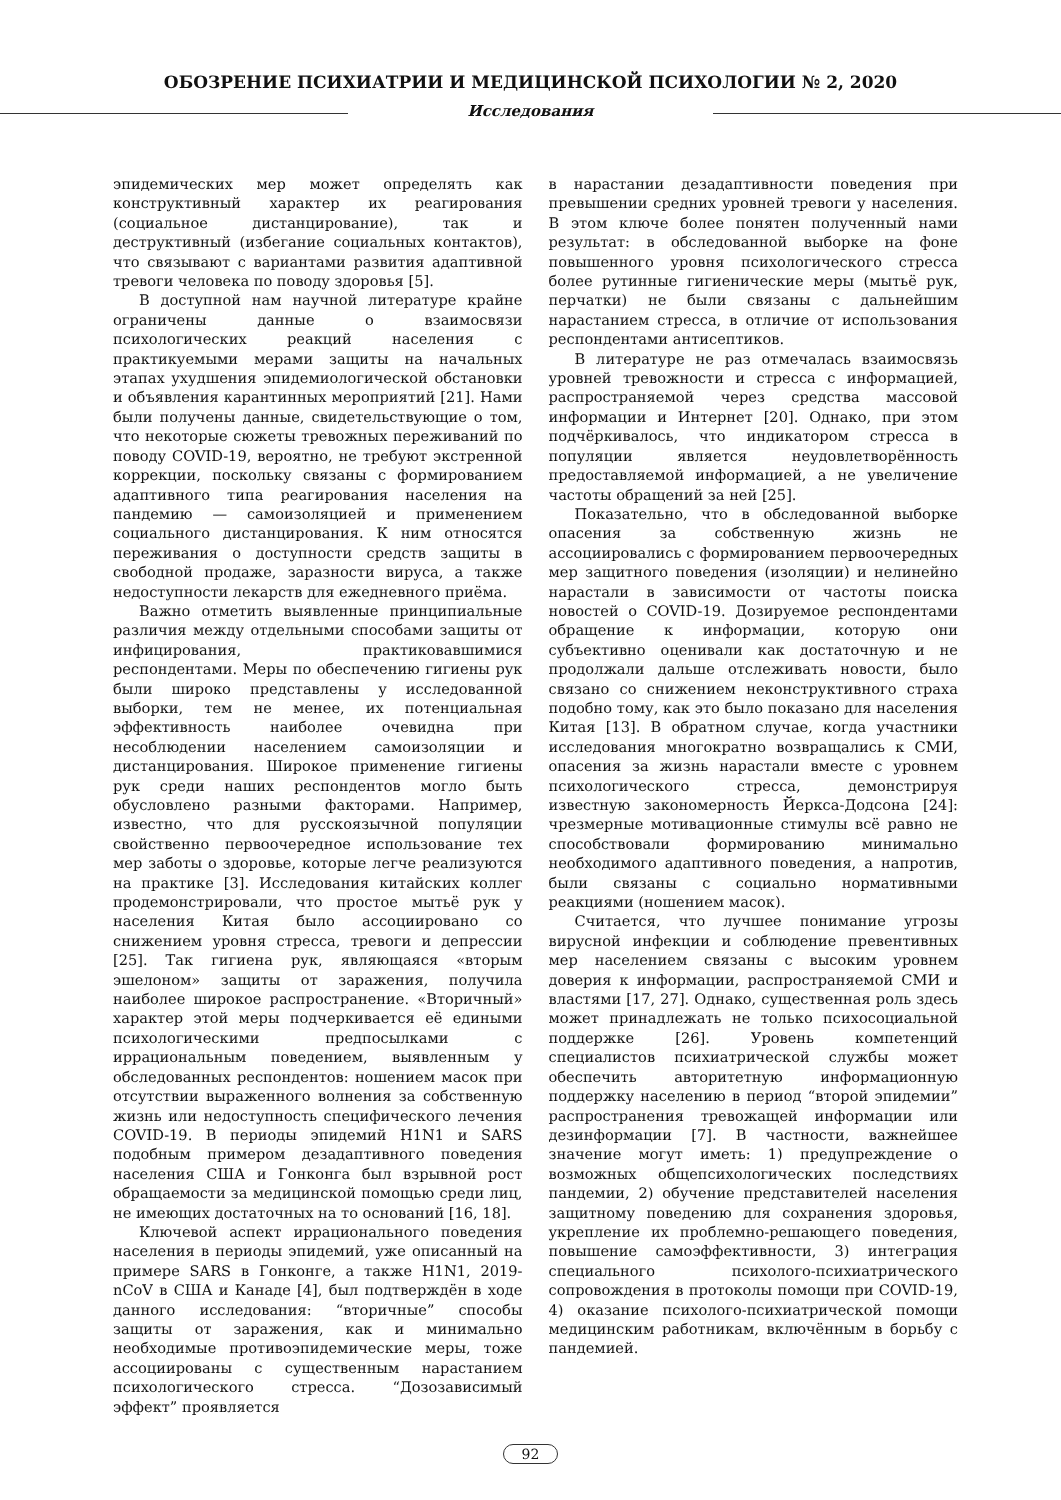ОБОЗРЕНИЕ ПСИХИАТРИИ И МЕДИЦИНСКОЙ ПСИХОЛОГИИ № 2, 2020
Исследования
эпидемических мер может определять как конструктивный характер их реагирования (социальное дистанцирование), так и деструктивный (избегание социальных контактов), что связывают с вариантами развития адаптивной тревоги человека по поводу здоровья [5].
В доступной нам научной литературе крайне ограничены данные о взаимосвязи психологических реакций населения с практикуемыми мерами защиты на начальных этапах ухудшения эпидемиологической обстановки и объявления карантинных мероприятий [21]. Нами были получены данные, свидетельствующие о том, что некоторые сюжеты тревожных переживаний по поводу COVID-19, вероятно, не требуют экстренной коррекции, поскольку связаны с формированием адаптивного типа реагирования населения на пандемию — самоизоляцией и применением социального дистанцирования. К ним относятся переживания о доступности средств защиты в свободной продаже, заразности вируса, а также недоступности лекарств для ежедневного приёма.
Важно отметить выявленные принципиальные различия между отдельными способами защиты от инфицирования, практиковавшимися респондентами. Меры по обеспечению гигиены рук были широко представлены у исследованной выборки, тем не менее, их потенциальная эффективность наиболее очевидна при несоблюдении населением самоизоляции и дистанцирования. Широкое применение гигиены рук среди наших респондентов могло быть обусловлено разными факторами. Например, известно, что для русскоязычной популяции свойственно первоочередное использование тех мер заботы о здоровье, которые легче реализуются на практике [3]. Исследования китайских коллег продемонстрировали, что простое мытьё рук у населения Китая было ассоциировано со снижением уровня стресса, тревоги и депрессии [25]. Так гигиена рук, являющаяся «вторым эшелоном» защиты от заражения, получила наиболее широкое распространение. «Вторичный» характер этой меры подчеркивается её едиными психологическими предпосылками с иррациональным поведением, выявленным у обследованных респондентов: ношением масок при отсутствии выраженного волнения за собственную жизнь или недоступность специфического лечения COVID-19. В периоды эпидемий H1N1 и SARS подобным примером дезадаптивного поведения населения США и Гонконга был взрывной рост обращаемости за медицинской помощью среди лиц, не имеющих достаточных на то оснований [16, 18].
Ключевой аспект иррационального поведения населения в периоды эпидемий, уже описанный на примере SARS в Гонконге, а также H1N1, 2019-nCoV в США и Канаде [4], был подтверждён в ходе данного исследования: “вторичные” способы защиты от заражения, как и минимально необходимые противоэпидемические меры, тоже ассоциированы с существенным нарастанием психологического стресса. “Дозозависимый эффект” проявляется
в нарастании дезадаптивности поведения при превышении средних уровней тревоги у населения. В этом ключе более понятен полученный нами результат: в обследованной выборке на фоне повышенного уровня психологического стресса более рутинные гигиенические меры (мытьё рук, перчатки) не были связаны с дальнейшим нарастанием стресса, в отличие от использования респондентами антисептиков.
В литературе не раз отмечалась взаимосвязь уровней тревожности и стресса с информацией, распространяемой через средства массовой информации и Интернет [20]. Однако, при этом подчёркивалось, что индикатором стресса в популяции является неудовлетворённость предоставляемой информацией, а не увеличение частоты обращений за ней [25].
Показательно, что в обследованной выборке опасения за собственную жизнь не ассоциировались с формированием первоочередных мер защитного поведения (изоляции) и нелинейно нарастали в зависимости от частоты поиска новостей о COVID-19. Дозируемое респондентами обращение к информации, которую они субъективно оценивали как достаточную и не продолжали дальше отслеживать новости, было связано со снижением неконструктивного страха подобно тому, как это было показано для населения Китая [13]. В обратном случае, когда участники исследования многократно возвращались к СМИ, опасения за жизнь нарастали вместе с уровнем психологического стресса, демонстрируя известную закономерность Йеркса-Додсона [24]: чрезмерные мотивационные стимулы всё равно не способствовали формированию минимально необходимого адаптивного поведения, а напротив, были связаны с социально нормативными реакциями (ношением масок).
Считается, что лучшее понимание угрозы вирусной инфекции и соблюдение превентивных мер населением связаны с высоким уровнем доверия к информации, распространяемой СМИ и властями [17, 27]. Однако, существенная роль здесь может принадлежать не только психосоциальной поддержке [26]. Уровень компетенций специалистов психиатрической службы может обеспечить авторитетную информационную поддержку населению в период “второй эпидемии” распространения тревожащей информации или дезинформации [7]. В частности, важнейшее значение могут иметь: 1) предупреждение о возможных общепсихологических последствиях пандемии, 2) обучение представителей населения защитному поведению для сохранения здоровья, укрепление их проблемно-решающего поведения, повышение самоэффективности, 3) интеграция специального психолого-психиатрического сопровождения в протоколы помощи при COVID-19, 4) оказание психолого-психиатрической помощи медицинским работникам, включённым в борьбу с пандемией.
92